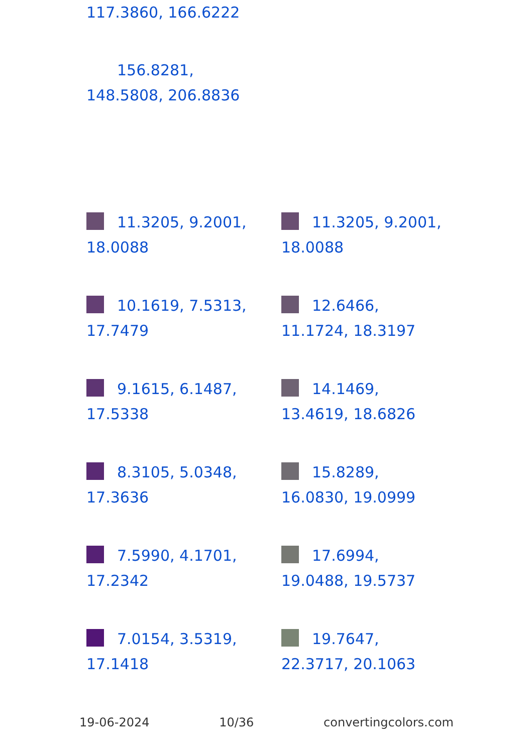117.3860, 166.6222
156.8281,
148.5808, 206.8836
11.3205, 9.2001, 18.0088
11.3205, 9.2001, 18.0088
10.1619, 7.5313, 17.7479
12.6466, 11.1724, 18.3197
9.1615, 6.1487, 17.5338
14.1469, 13.4619, 18.6826
8.3105, 5.0348, 17.3636
15.8289, 16.0830, 19.0999
7.5990, 4.1701, 17.2342
17.6994, 19.0488, 19.5737
7.0154, 3.5319, 17.1418
19.7647, 22.3717, 20.1063
19-06-2024 10/36 convertingcolors.com